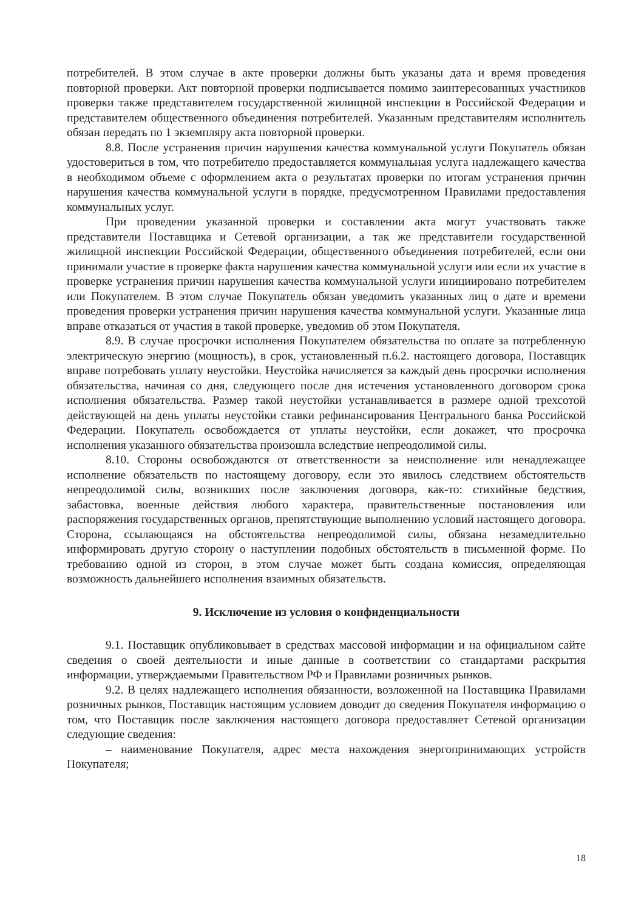потребителей. В этом случае в акте проверки должны быть указаны дата и время проведения повторной проверки. Акт повторной проверки подписывается помимо заинтересованных участников проверки также представителем государственной жилищной инспекции в Российской Федерации и представителем общественного объединения потребителей. Указанным представителям исполнитель обязан передать по 1 экземпляру акта повторной проверки.
8.8. После устранения причин нарушения качества коммунальной услуги Покупатель обязан удостовериться в том, что потребителю предоставляется коммунальная услуга надлежащего качества в необходимом объеме с оформлением акта о результатах проверки по итогам устранения причин нарушения качества коммунальной услуги в порядке, предусмотренном Правилами предоставления коммунальных услуг.
При проведении указанной проверки и составлении акта могут участвовать также представители Поставщика и Сетевой организации, а так же представители государственной жилищной инспекции Российской Федерации, общественного объединения потребителей, если они принимали участие в проверке факта нарушения качества коммунальной услуги или если их участие в проверке устранения причин нарушения качества коммунальной услуги инициировано потребителем или Покупателем. В этом случае Покупатель обязан уведомить указанных лиц о дате и времени проведения проверки устранения причин нарушения качества коммунальной услуги. Указанные лица вправе отказаться от участия в такой проверке, уведомив об этом Покупателя.
8.9. В случае просрочки исполнения Покупателем обязательства по оплате за потребленную электрическую энергию (мощность), в срок, установленный п.6.2. настоящего договора, Поставщик вправе потребовать уплату неустойки. Неустойка начисляется за каждый день просрочки исполнения обязательства, начиная со дня, следующего после дня истечения установленного договором срока исполнения обязательства. Размер такой неустойки устанавливается в размере одной трехсотой действующей на день уплаты неустойки ставки рефинансирования Центрального банка Российской Федерации. Покупатель освобождается от уплаты неустойки, если докажет, что просрочка исполнения указанного обязательства произошла вследствие непреодолимой силы.
8.10. Стороны освобождаются от ответственности за неисполнение или ненадлежащее исполнение обязательств по настоящему договору, если это явилось следствием обстоятельств непреодолимой силы, возникших после заключения договора, как-то: стихийные бедствия, забастовка, военные действия любого характера, правительственные постановления или распоряжения государственных органов, препятствующие выполнению условий настоящего договора. Сторона, ссылающаяся на обстоятельства непреодолимой силы, обязана незамедлительно информировать другую сторону о наступлении подобных обстоятельств в письменной форме. По требованию одной из сторон, в этом случае может быть создана комиссия, определяющая возможность дальнейшего исполнения взаимных обязательств.
9. Исключение из условия о конфиденциальности
9.1. Поставщик опубликовывает в средствах массовой информации и на официальном сайте сведения о своей деятельности и иные данные в соответствии со стандартами раскрытия информации, утверждаемыми Правительством РФ и Правилами розничных рынков.
9.2. В целях надлежащего исполнения обязанности, возложенной на Поставщика Правилами розничных рынков, Поставщик настоящим условием доводит до сведения Покупателя информацию о том, что Поставщик после заключения настоящего договора предоставляет Сетевой организации следующие сведения:
– наименование Покупателя, адрес места нахождения энергопринимающих устройств Покупателя;
18